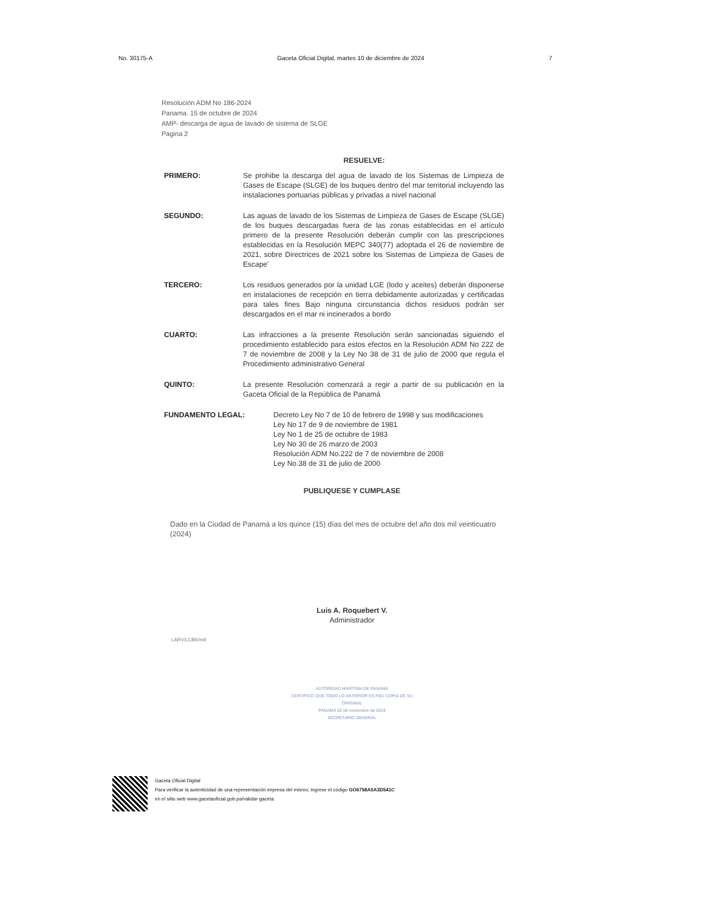No. 30175-A Gaceta Oficial Digital, martes 10 de diciembre de 2024 7
Resolución ADM No 186-2024
Panama. 15 de octubre de 2024
AMP- descarga de agua de lavado de sistema de SLGE
Página 2
RESUELVE:
PRIMERO: Se prohibe la descarga del agua de lavado de los Sistemas de Limpieza de Gases de Escape (SLGE) de los buques dentro del mar territorial incluyendo las instalaciones portuarias públicas y privadas a nivel nacional
SEGUNDO: Las aguas de lavado de los Sistemas de Limpieza de Gases de Escape (SLGE) de los buques descargadas fuera de las zonas establecidas en el artículo primero de la presente Resolución deberán cumplir con las prescripciones establecidas en la Resolución MEPC 340(77) adoptada el 26 de noviembre de 2021, sobre Directrices de 2021 sobre los Sistemas de Limpieza de Gases de Escape'
TERCERO: Los residuos generados por la unidad LGE (lodo y aceites) deberán disponerse en instalaciones de recepción en tierra debidamente autorizadas y certificadas para tales fines Bajo ninguna circunstancia dichos residuos podrán ser descargados en el mar ni incinerados a bordo
CUARTO: Las infracciones a la presente Resolución serán sancionadas siguiendo el procedimiento establecido para estos efectos en la Resolución ADM No 222 de 7 de noviembre de 2008 y la Ley No 38 de 31 de julio de 2000 que regula el Procedimiento administrativo General
QUINTO: La presente Resolución comenzará a regir a partir de su publicación en la Gaceta Oficial de la República de Panamá
FUNDAMENTO LEGAL: Decreto Ley No 7 de 10 de febrero de 1998 y sus modificaciones
Ley No 17 de 9 de noviembre de 1981
Ley No 1 de 25 de octubre de 1983
Ley No 30 de 26 marzo de 2003
Resolución ADM No.222 de 7 de noviembre de 2008
Ley No.38 de 31 de julio de 2000
PUBLIQUESE Y CUMPLASE
Dado en la Ciudad de Panamá a los quince (15) días del mes de octubre del año dos mil veinticuatro (2024)
Luis A. Roquebert V.
Administrador
LARV/LCBR/mlt
AUTORIDAD MARÍTIMA DE PANAMÁ
CERTIFICO QUE TODO LO ANTERIOR ES FIEL COPIA DE SU ORIGINAL
PANAMÁ 02 de noviembre de 2024
SECRETARIO GENERAL
Gaceta Oficial Digital
Para verificar la autenticidad de una representación impresa del mismo, ingrese el código GO6758A5A3D541C
en el sitio web www.gacetaoficial.gob.pa/validar-gaceta